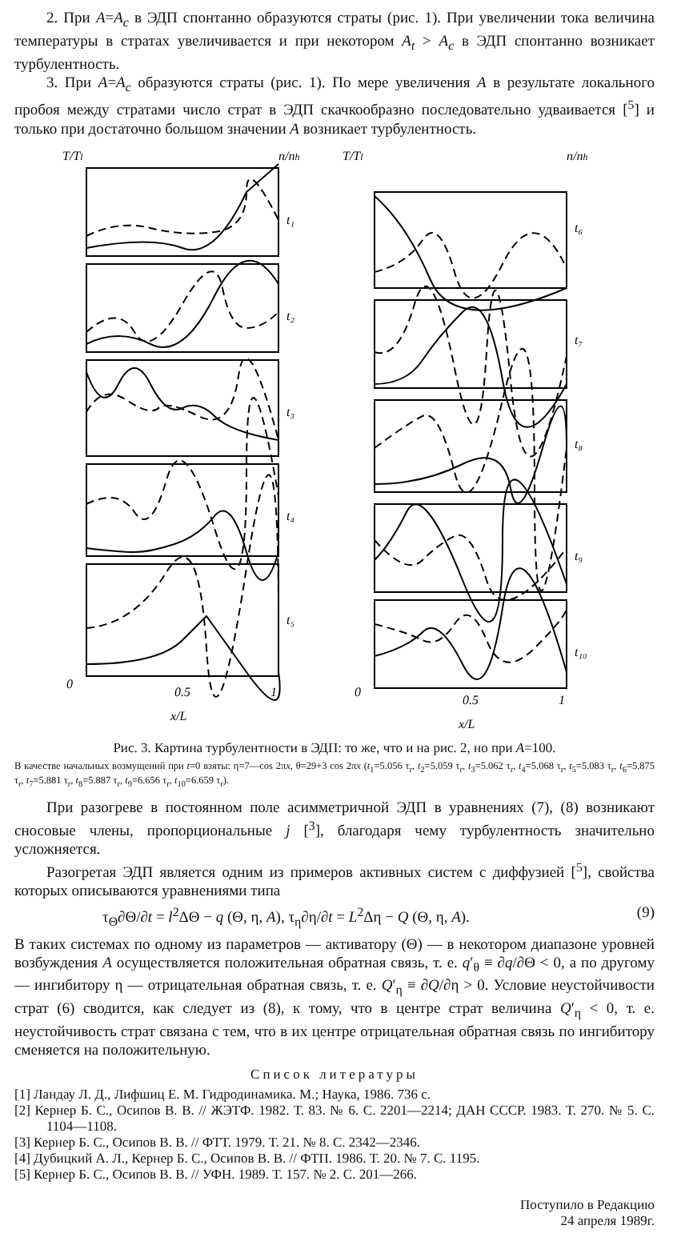2. При A=A<sub>c</sub> в ЭДП спонтанно образуются страты (рис. 1). При увеличении тока величина температуры в стратах увеличивается и при некотором A<sub>t</sub> > A<sub>c</sub> в ЭДП спонтанно возникает турбулентность.
3. При A=A<sub>c</sub> образуются страты (рис. 1). По мере увеличения A в результате локального пробоя между стратами число страт в ЭДП скачкообразно последовательно удваивается [<sup>5</sup>] и только при достаточно большом значении A возникает турбулентность.
T/Tl
n/nh
t₁
t₂
t₃
t₄
t₅
0
0.5
1
x/L
T/Tl
n/nh
t₆
t₇
t₈
t₉
t₁₀
0
0.5
1
x/L
Рис. 3. Картина турбулентности в ЭДП: то же, что и на рис. 2, но при A=100.
В качестве начальных возмущений при t=0 взяты: η=7—cos 2πx, θ=29+3 cos 2πx (t<sub>1</sub>=5.056 τ<sub>r</sub>, t<sub>2</sub>=5.059 τ<sub>r</sub>, t<sub>3</sub>=5.062 τ<sub>r</sub>, t<sub>4</sub>=5.068 τ<sub>r</sub>, t<sub>5</sub>=5.083 τ<sub>r</sub>, t<sub>6</sub>=5.875 τ<sub>r</sub>, t<sub>7</sub>=5.881 τ<sub>r</sub>, t<sub>8</sub>=5.887 τ<sub>r</sub>, t<sub>9</sub>=6.656 τ<sub>r</sub>, t<sub>10</sub>=6.659 τ<sub>r</sub>).
При разогреве в постоянном поле асимметричной ЭДП в уравнениях (7), (8) возникают сносовые члены, пропорциональные j [<sup>3</sup>], благодаря чему турбулентность значительно усложняется.
Разогретая ЭДП является одним из примеров активных систем с диффузией [<sup>5</sup>], свойства которых описываются уравнениями типа
τ<sub>Θ</sub>∂Θ/∂t = l<sup>2</sup>ΔΘ − q (Θ, η, A), τ<sub>η</sub>∂η/∂t = L<sup>2</sup>Δη − Q (Θ, η, A). (9)
В таких системах по одному из параметров — активатору (Θ) — в некотором диапазоне уровней возбуждения A осуществляется положительная обратная связь, т. е. q′<sub>θ</sub> ≡ ∂q/∂Θ < 0, а по другому — ингибитору η — отрицательная обратная связь, т. е. Q′<sub>η</sub> ≡ ∂Q/∂η > 0. Условие неустойчивости страт (6) сводится, как следует из (8), к тому, что в центре страт величина Q′<sub>η</sub> < 0, т. е. неустойчивость страт связана с тем, что в их центре отрицательная обратная связь по ингибитору сменяется на положительную.
Список литературы
[1] Ландау Л. Д., Лифшиц Е. М. Гидродинамика. М.; Наука, 1986. 736 с.
[2] Кернер Б. С., Осипов В. В. // ЖЭТФ. 1982. Т. 83. № 6. С. 2201—2214; ДАН СССР. 1983. Т. 270. № 5. С. 1104—1108.
[3] Кернер Б. С., Осипов В. В. // ФТТ. 1979. Т. 21. № 8. С. 2342—2346.
[4] Дубицкий А. Л., Кернер Б. С., Осипов В. В. // ФТП. 1986. Т. 20. № 7. С. 1195.
[5] Кернер Б. С., Осипов В. В. // УФН. 1989. Т. 157. № 2. С. 201—266.
Поступило в Редакцию
24 апреля 1989г.